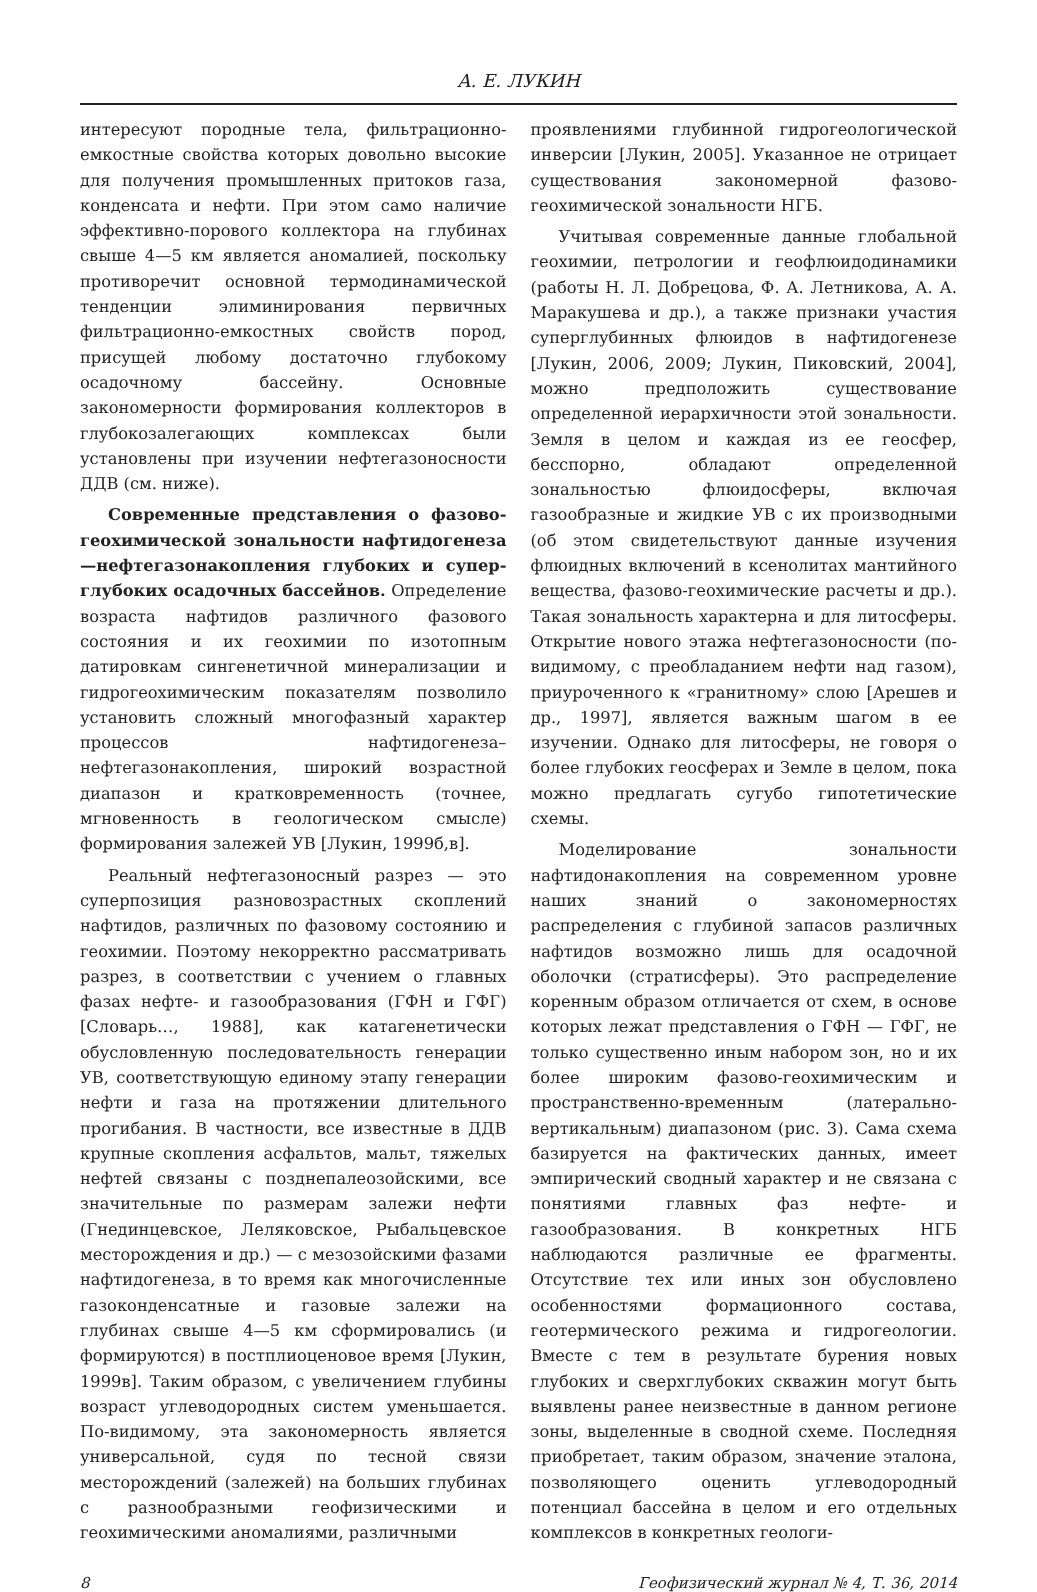А. Е. ЛУКИН
интересуют породные тела, фильтрационно-емкостные свойства которых довольно высокие для получения промышленных притоков газа, конденсата и нефти. При этом само наличие эффективно-порового коллектора на глубинах свыше 4—5 км является аномалией, поскольку противоречит основной термодинамической тенденции элиминирования первичных фильтрационно-емкостных свойств пород, присущей любому достаточно глубокому осадочному бассейну. Основные закономерности формирования коллекторов в глубокозалегающих комплексах были установлены при изучении нефтегазоносности ДДВ (см. ниже).
Современные представления о фазово-геохимической зональности нафтидогенеза—нефтегазонакопления глубоких и супер­глубоких осадочных бассейнов. Определение возраста нафтидов различного фазового состояния и их геохимии по изотопным датировкам сингенетичной минерализации и гидрогеохимическим показателям позволило установить сложный многофазный характер процессов нафтидогенеза–нефтегазонакопления, широкий возрастной диапазон и кратковременность (точнее, мгновенность в геологическом смысле) формирования залежей УВ [Лукин, 1999б,в].
Реальный нефтегазоносный разрез — это суперпозиция разновозрастных скоплений нафтидов, различных по фазовому состоянию и геохимии. Поэтому некорректно рассматривать разрез, в соответствии с учением о главных фазах нефте- и газообразования (ГФН и ГФГ) [Словарь…, 1988], как катагенетически обусловленную последовательность генерации УВ, соответствующую единому этапу генерации нефти и газа на протяжении длительного прогибания. В частности, все известные в ДДВ крупные скопления асфальтов, мальт, тяжелых нефтей связаны с позднепалеозойскими, все значительные по размерам залежи нефти (Гнединцевское, Леляковское, Рыбальцевское месторождения и др.) — с мезозойскими фазами нафтидогенеза, в то время как многочисленные газоконденсатные и газовые залежи на глубинах свыше 4—5 км сформировались (и формируются) в постплиоценовое время [Лукин, 1999в]. Таким образом, с увеличением глубины возраст углеводородных систем уменьшается. По-видимому, эта закономерность является универсальной, судя по тесной связи месторождений (залежей) на больших глубинах с разнообразными геофизическими и геохимическими аномалиями, различными
проявлениями глубинной гидрогеологической инверсии [Лукин, 2005]. Указанное не отрицает существования закономерной фазово-геохимической зональности НГБ.
Учитывая современные данные глобальной геохимии, петрологии и геофлюидодинамики (работы Н. Л. Добрецова, Ф. А. Летникова, А. А. Маракушева и др.), а также признаки участия суперглубинных флюидов в нафтидогенезе [Лукин, 2006, 2009; Лукин, Пиковский, 2004], можно предположить существование определенной иерархичности этой зональности. Земля в целом и каждая из ее геосфер, бесспорно, обладают определенной зональностью флюидосферы, включая газообразные и жидкие УВ с их производными (об этом свидетельствуют данные изучения флюидных включений в ксенолитах мантийного вещества, фазово-геохимические расчеты и др.). Такая зональность характерна и для литосферы. Открытие нового этажа нефтегазоносности (по-видимому, с преобладанием нефти над газом), приуроченного к «гранитному» слою [Арешев и др., 1997], является важным шагом в ее изучении. Однако для литосферы, не говоря о более глубоких геосферах и Земле в целом, пока можно предлагать сугубо гипотетические схемы.
Моделирование зональности нафтидонакопления на современном уровне наших знаний о закономерностях распределения с глубиной запасов различных нафтидов возможно лишь для осадочной оболочки (стратисферы). Это распределение коренным образом отличается от схем, в основе которых лежат представления о ГФН — ГФГ, не только существенно иным набором зон, но и их более широким фазово-геохимическим и пространственно-временным (латерально-вертикальным) диапазоном (рис. 3). Сама схема базируется на фактических данных, имеет эмпирический сводный характер и не связана с понятиями главных фаз нефте- и газообразования. В конкретных НГБ наблюдаются различные ее фрагменты. Отсутствие тех или иных зон обусловлено особенностями формационного состава, геотермического режима и гидрогеологии. Вместе с тем в результате бурения новых глубоких и сверхглубоких скважин могут быть выявлены ранее неизвестные в данном регионе зоны, выделенные в сводной схеме. Последняя приобретает, таким образом, значение эталона, позволяющего оценить углеводородный потенциал бассейна в целом и его отдельных комплексов в конкретных геологи-
8 Геофизический журнал № 4, Т. 36, 2014